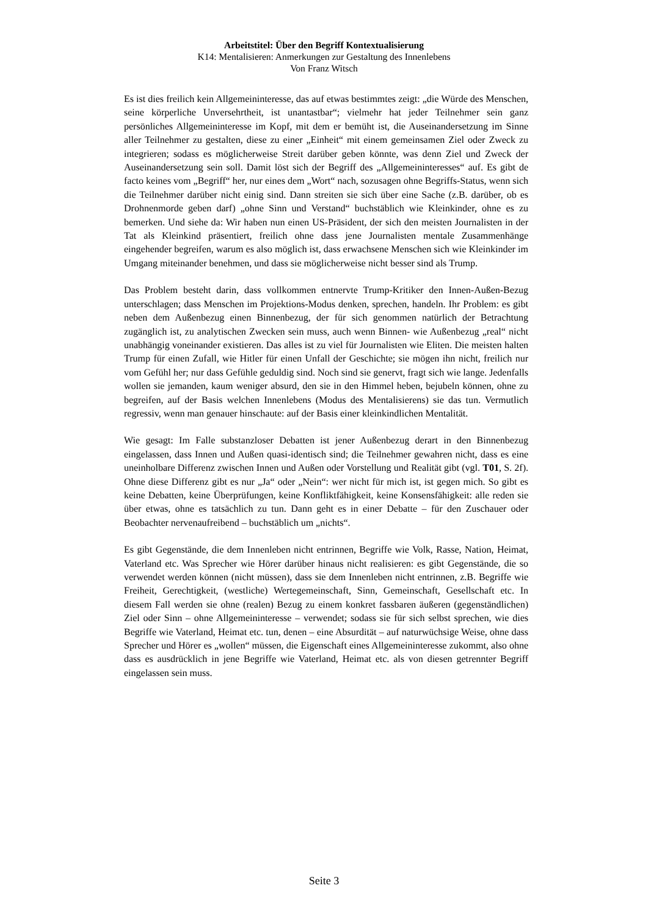Arbeitstitel: Über den Begriff Kontextualisierung
K14: Mentalisieren: Anmerkungen zur Gestaltung des Innenlebens
Von Franz Witsch
Es ist dies freilich kein Allgemeininteresse, das auf etwas bestimmtes zeigt: „die Würde des Menschen, seine körperliche Unversehrtheit, ist unantastbar“; vielmehr hat jeder Teilnehmer sein ganz persönliches Allgemeininteresse im Kopf, mit dem er bemüht ist, die Auseinandersetzung im Sinne aller Teilnehmer zu gestalten, diese zu einer „Einheit“ mit einem gemeinsamen Ziel oder Zweck zu integrieren; sodass es möglicherweise Streit darüber geben könnte, was denn Ziel und Zweck der Auseinandersetzung sein soll. Damit löst sich der Begriff des „Allgemeininteresses“ auf. Es gibt de facto keines vom „Begriff“ her, nur eines dem „Wort“ nach, sozusagen ohne Begriffs-Status, wenn sich die Teilnehmer darüber nicht einig sind. Dann streiten sie sich über eine Sache (z.B. darüber, ob es Drohnenmorde geben darf) „ohne Sinn und Verstand“ buchstäblich wie Kleinkinder, ohne es zu bemerken. Und siehe da: Wir haben nun einen US-Präsident, der sich den meisten Journalisten in der Tat als Kleinkind präsentiert, freilich ohne dass jene Journalisten mentale Zusammenhänge eingehender begreifen, warum es also möglich ist, dass erwachsene Menschen sich wie Kleinkinder im Umgang miteinander benehmen, und dass sie möglicherweise nicht besser sind als Trump.
Das Problem besteht darin, dass vollkommen entnervte Trump-Kritiker den Innen-Außen-Bezug unterschlagen; dass Menschen im Projektions-Modus denken, sprechen, handeln. Ihr Problem: es gibt neben dem Außenbezug einen Binnenbezug, der für sich genommen natürlich der Betrachtung zugänglich ist, zu analytischen Zwecken sein muss, auch wenn Binnen- wie Außenbezug „real“ nicht unabhängig voneinander existieren. Das alles ist zu viel für Journalisten wie Eliten. Die meisten halten Trump für einen Zufall, wie Hitler für einen Unfall der Geschichte; sie mögen ihn nicht, freilich nur vom Gefühl her; nur dass Gefühle geduldig sind. Noch sind sie genervt, fragt sich wie lange. Jedenfalls wollen sie jemanden, kaum weniger absurd, den sie in den Himmel heben, bejubeln können, ohne zu begreifen, auf der Basis welchen Innenlebens (Modus des Mentalisierens) sie das tun. Vermutlich regressiv, wenn man genauer hinschaute: auf der Basis einer kleinkindlichen Mentalität.
Wie gesagt: Im Falle substanzloser Debatten ist jener Außenbezug derart in den Binnenbezug eingelassen, dass Innen und Außen quasi-identisch sind; die Teilnehmer gewahren nicht, dass es eine uneinholbare Differenz zwischen Innen und Außen oder Vorstellung und Realität gibt (vgl. T01, S. 2f). Ohne diese Differenz gibt es nur „Ja“ oder „Nein“: wer nicht für mich ist, ist gegen mich. So gibt es keine Debatten, keine Überprüfungen, keine Konfliktfähigkeit, keine Konsensfähigkeit: alle reden sie über etwas, ohne es tatsächlich zu tun. Dann geht es in einer Debatte – für den Zuschauer oder Beobachter nervenaufreibend – buchstäblich um „nichts“.
Es gibt Gegenstände, die dem Innenleben nicht entrinnen, Begriffe wie Volk, Rasse, Nation, Heimat, Vaterland etc. Was Sprecher wie Hörer darüber hinaus nicht realisieren: es gibt Gegenstände, die so verwendet werden können (nicht müssen), dass sie dem Innenleben nicht entrinnen, z.B. Begriffe wie Freiheit, Gerechtigkeit, (westliche) Wertegemeinschaft, Sinn, Gemeinschaft, Gesellschaft etc. In diesem Fall werden sie ohne (realen) Bezug zu einem konkret fassbaren äußeren (gegenständlichen) Ziel oder Sinn – ohne Allgemeininteresse – verwendet; sodass sie für sich selbst sprechen, wie dies Begriffe wie Vaterland, Heimat etc. tun, denen – eine Absurdität – auf naturwüchsige Weise, ohne dass Sprecher und Hörer es „wollen“ müssen, die Eigenschaft eines Allgemeininteresse zukommt, also ohne dass es ausdrücklich in jene Begriffe wie Vaterland, Heimat etc. als von diesen getrennter Begriff eingelassen sein muss.
Seite 3